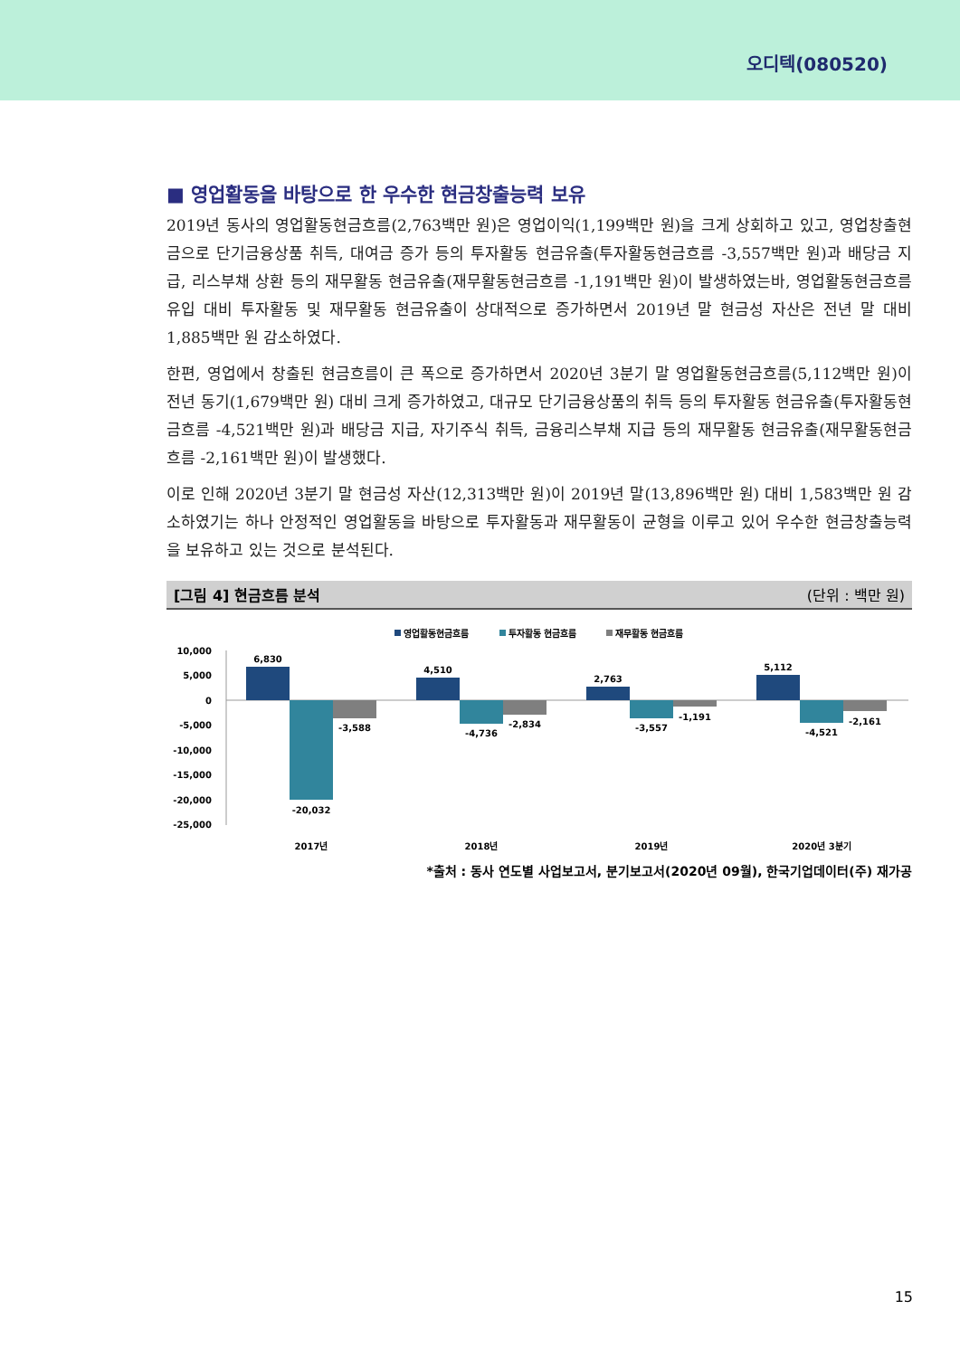오디텍(080520)
■ 영업활동을 바탕으로 한 우수한 현금창출능력 보유
2019년 동사의 영업활동현금흐름(2,763백만 원)은 영업이익(1,199백만 원)을 크게 상회하고 있고, 영업창출현금으로 단기금융상품 취득, 대여금 증가 등의 투자활동 현금유출(투자활동현금흐름 -3,557백만 원)과 배당금 지급, 리스부채 상환 등의 재무활동 현금유출(재무활동현금흐름 -1,191백만 원)이 발생하였는바, 영업활동현금흐름 유입 대비 투자활동 및 재무활동 현금유출이 상대적으로 증가하면서 2019년 말 현금성 자산은 전년 말 대비 1,885백만 원 감소하였다.
한편, 영업에서 창출된 현금흐름이 큰 폭으로 증가하면서 2020년 3분기 말 영업활동현금흐름(5,112백만 원)이 전년 동기(1,679백만 원) 대비 크게 증가하였고, 대규모 단기금융상품의 취득 등의 투자활동 현금유출(투자활동현금흐름 -4,521백만 원)과 배당금 지급, 자기주식 취득, 금융리스부채 지급 등의 재무활동 현금유출(재무활동현금흐름 -2,161백만 원)이 발생했다.
이로 인해 2020년 3분기 말 현금성 자산(12,313백만 원)이 2019년 말(13,896백만 원) 대비 1,583백만 원 감소하였기는 하나 안정적인 영업활동을 바탕으로 투자활동과 재무활동이 균형을 이루고 있어 우수한 현금창출능력을 보유하고 있는 것으로 분석된다.
[그림 4] 현금흐름 분석 (단위 : 백만 원)
영업활동현금흐름
투자활동 현금흐름
재무활동 현금흐름
10,000
5,000
0
-5,000
-10,000
-15,000
-20,000
-25,000
6,830
-20,032
-3,588
4,510
-4,736
-2,834
2,763
-3,557
-1,191
5,112
-4,521
-2,161
2017년
2018년
2019년
2020년 3분기
*출처 : 동사 연도별 사업보고서, 분기보고서(2020년 09월), 한국기업데이터(주) 재가공
15